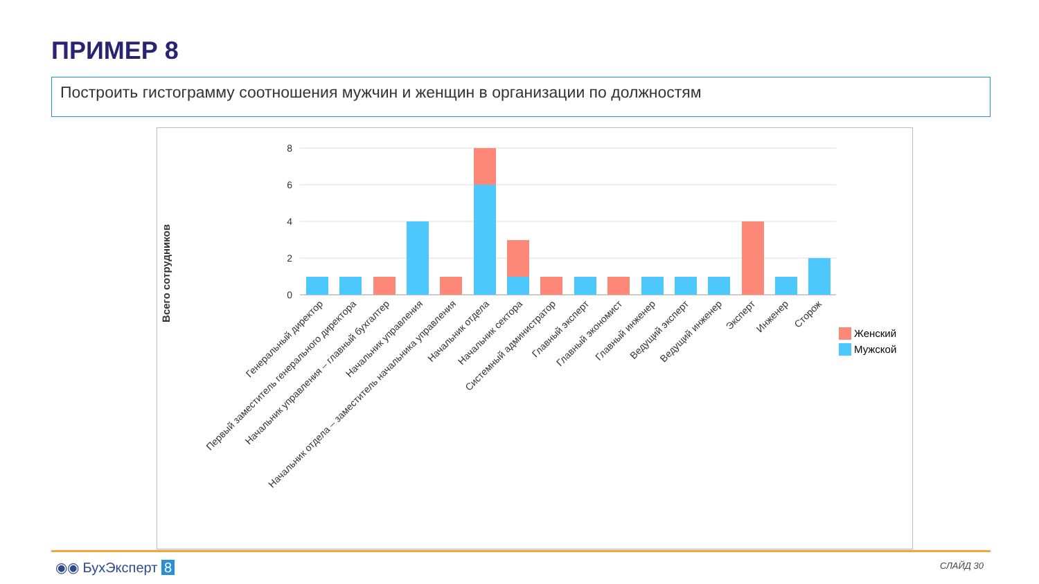ПРИМЕР 8
Построить гистограмму соотношения мужчин и женщин в организации по должностям
Всего сотрудников
8
6
4
2
0
Генеральный директор
Первый заместитель генерального директора
Начальник управления – главный бухгалтер
Начальник управления
Начальник отдела – заместитель начальника управления
Начальник отдела
Начальник сектора
Системный администратор
Главный эксперт
Главный экономист
Главный инженер
Ведущий эксперт
Ведущий инженер
Эксперт
Инженер
Сторож
Женский
Мужской
◉◉ БухЭксперт 8 СЛАЙД 30